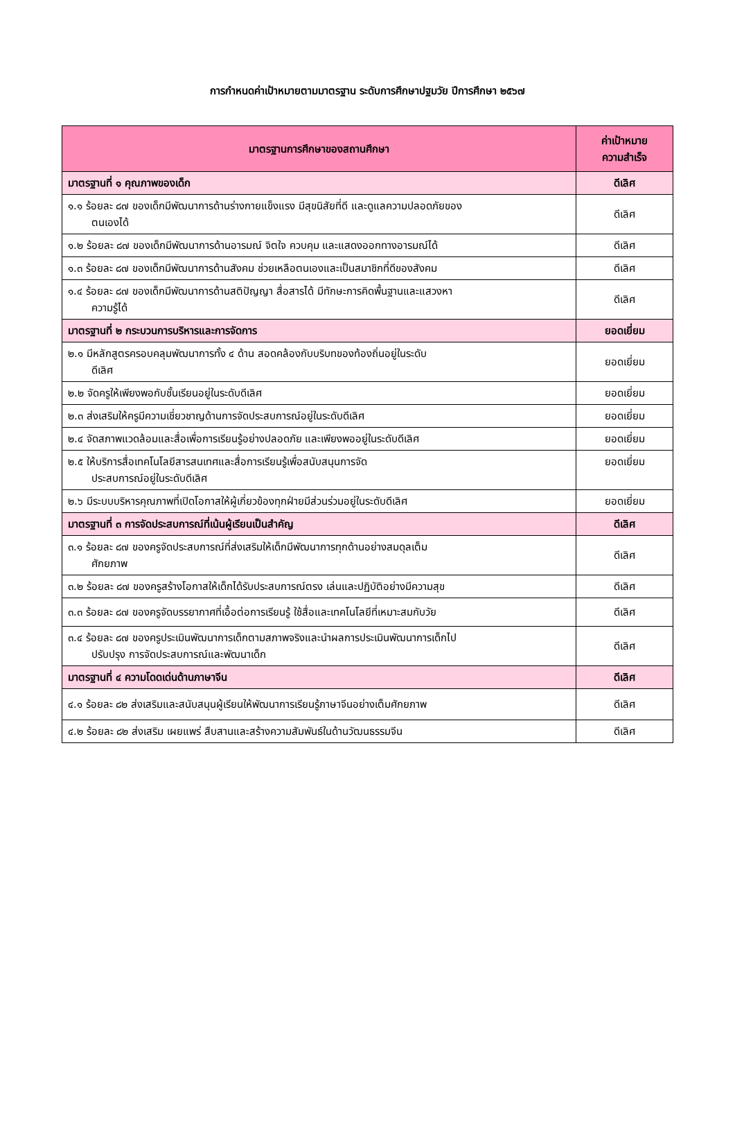การกำหนดค่าเป้าหมายตามมาตรฐาน ระดับการศึกษาปฐมวัย ปีการศึกษา ๒๕๖๗
| มาตรฐานการศึกษาของสถานศึกษา | ค่าเป้าหมาย ความสำเร็จ |
| --- | --- |
| มาตรฐานที่ ๑ คุณภาพของเด็ก | ดีเลิศ |
| ๑.๑ ร้อยละ ๘๗ ของเด็กมีพัฒนาการด้านร่างกายแข็งแรง มีสุขนิสัยที่ดี และดูแลความปลอดภัยของ ตนเองได้ | ดีเลิศ |
| ๑.๒ ร้อยละ ๘๗ ของเด็กมีพัฒนาการด้านอารมณ์ จิตใจ ควบคุม และแสดงออกทางอารมณ์ได้ | ดีเลิศ |
| ๑.๓ ร้อยละ ๘๗ ของเด็กมีพัฒนาการด้านสังคม ช่วยเหลือตนเองและเป็นสมาชิกที่ดีของสังคม | ดีเลิศ |
| ๑.๔ ร้อยละ ๘๗ ของเด็กมีพัฒนาการด้านสติปัญญา สื่อสารได้ มีทักษะการคิดพื้นฐานและแสวงหา ความรู้ได้ | ดีเลิศ |
| มาตรฐานที่ ๒ กระบวนการบริหารและการจัดการ | ยอดเยี่ยม |
| ๒.๑ มีหลักสูตรครอบคลุมพัฒนาการทั้ง ๔ ด้าน สอดคล้องกับบริบทของท้องถิ่นอยู่ในระดับ ดีเลิศ | ยอดเยี่ยม |
| ๒.๒ จัดครูให้เพียงพอกับชั้นเรียนอยู่ในระดับดีเลิศ | ยอดเยี่ยม |
| ๒.๓ ส่งเสริมให้ครูมีความเชี่ยวชาญด้านการจัดประสบการณ์อยู่ในระดับดีเลิศ | ยอดเยี่ยม |
| ๒.๔ จัดสภาพแวดล้อมและสื่อเพื่อการเรียนรู้อย่างปลอดภัย และเพียงพออยู่ในระดับดีเลิศ | ยอดเยี่ยม |
| ๒.๕ ให้บริการสื่อเทคโนโลยีสารสนเทศและสื่อการเรียนรู้เพื่อสนับสนุนการจัด ประสบการณ์อยู่ในระดับดีเลิศ | ยอดเยี่ยม |
| ๒.๖ มีระบบบริหารคุณภาพที่เปิดโอกาสให้ผู้เกี่ยวข้องทุกฝ่ายมีส่วนร่วมอยู่ในระดับดีเลิศ | ยอดเยี่ยม |
| มาตรฐานที่ ๓ การจัดประสบการณ์ที่เน้นผู้เรียนเป็นสำคัญ | ดีเลิศ |
| ๓.๑ ร้อยละ ๘๗ ของครูจัดประสบการณ์ที่ส่งเสริมให้เด็กมีพัฒนาการทุกด้านอย่างสมดุลเต็ม ศักยภาพ | ดีเลิศ |
| ๓.๒ ร้อยละ ๘๗ ของครูสร้างโอกาสให้เด็กได้รับประสบการณ์ตรง เล่นและปฏิบัติอย่างมีความสุข | ดีเลิศ |
| ๓.๓ ร้อยละ ๘๗ ของครูจัดบรรยากาศที่เอื้อต่อการเรียนรู้ ใช้สื่อและเทคโนโลยีที่เหมาะสมกับวัย | ดีเลิศ |
| ๓.๔ ร้อยละ ๘๗ ของครูประเมินพัฒนาการเด็กตามสภาพจริงและนำผลการประเมินพัฒนาการเด็กไป ปรับปรุง การจัดประสบการณ์และพัฒนาเด็ก | ดีเลิศ |
| มาตรฐานที่ ๔ ความโดดเด่นด้านภาษาจีน | ดีเลิศ |
| ๔.๑ ร้อยละ ๘๒ ส่งเสริมและสนับสนุนผู้เรียนให้พัฒนาการเรียนรู้ภาษาจีนอย่างเต็มศักยภาพ | ดีเลิศ |
| ๔.๒ ร้อยละ ๘๒ ส่งเสริม เผยแพร่ สืบสานและสร้างความสัมพันธ์ในด้านวัฒนธรรมจีน | ดีเลิศ |